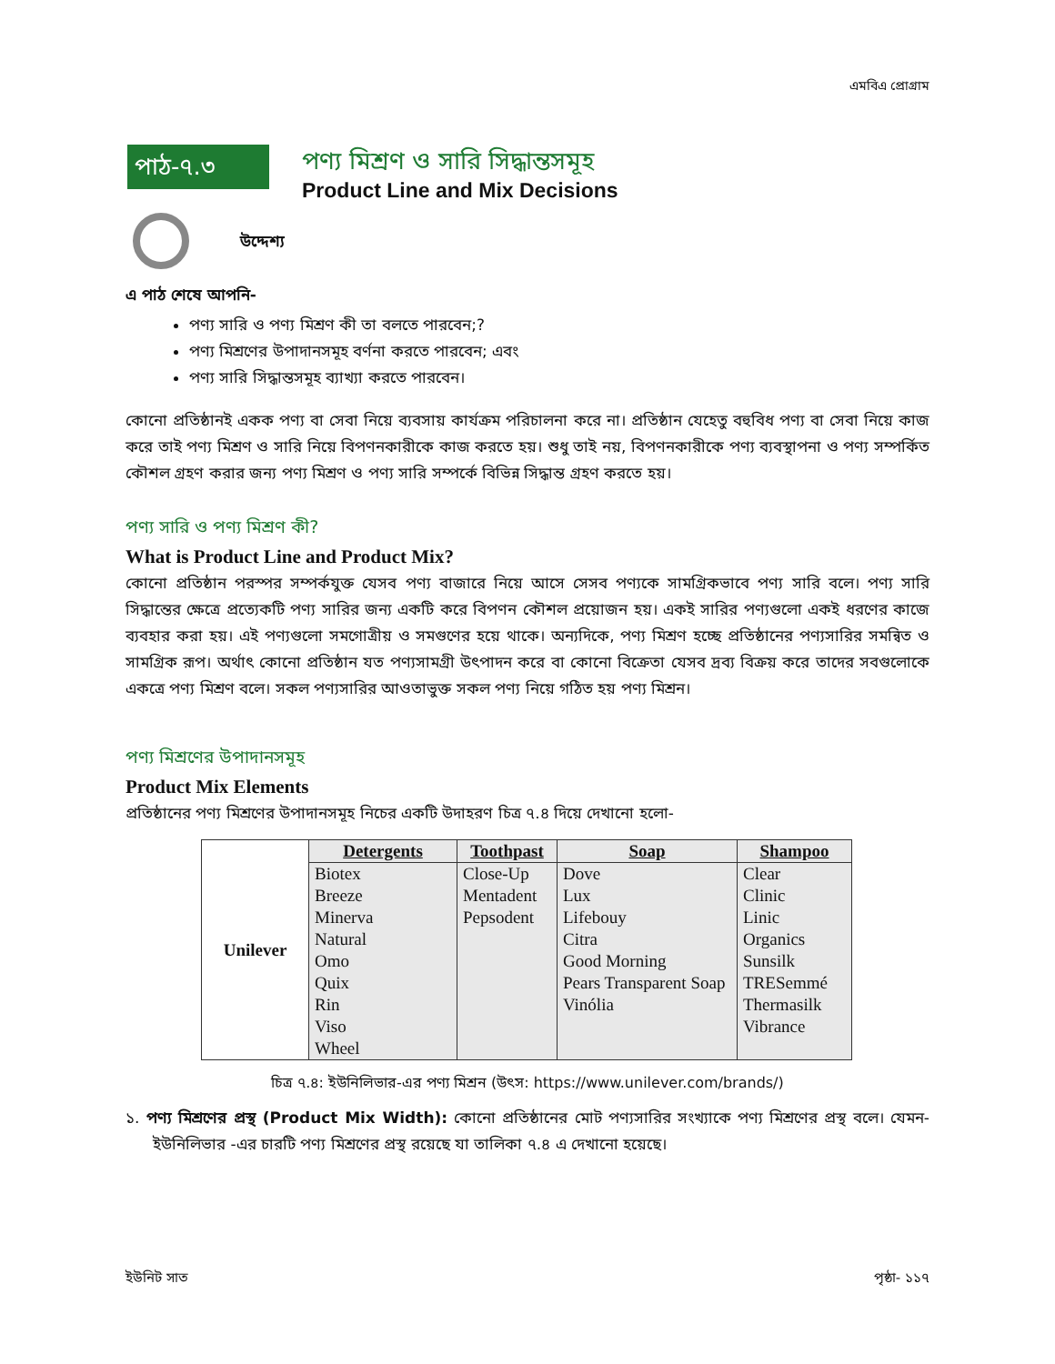এমবিএ প্রোগ্রাম
পাঠ-৭.৩
পণ্য মিশ্রণ ও সারি সিদ্ধান্তসমূহ
Product Line and Mix Decisions
উদ্দেশ্য
এ পাঠ শেষে আপনি-
পণ্য সারি ও পণ্য মিশ্রণ কী তা বলতে পারবেন;?
পণ্য মিশ্রণের উপাদানসমূহ বর্ণনা করতে পারবেন; এবং
পণ্য সারি সিদ্ধান্তসমূহ ব্যাখ্যা করতে পারবেন।
কোনো প্রতিষ্ঠানই একক পণ্য বা সেবা নিয়ে ব্যবসায় কার্যক্রম পরিচালনা করে না। প্রতিষ্ঠান যেহেতু বহুবিধ পণ্য বা সেবা নিয়ে কাজ করে তাই পণ্য মিশ্রণ ও সারি নিয়ে বিপণনকারীকে কাজ করতে হয়। শুধু তাই নয়, বিপণনকারীকে পণ্য ব্যবস্থাপনা ও পণ্য সম্পর্কিত কৌশল গ্রহণ করার জন্য পণ্য মিশ্রণ ও পণ্য সারি সম্পর্কে বিভিন্ন সিদ্ধান্ত গ্রহণ করতে হয়।
পণ্য সারি ও পণ্য মিশ্রণ কী?
What is Product Line and Product Mix?
কোনো প্রতিষ্ঠান পরস্পর সম্পর্কযুক্ত যেসব পণ্য বাজারে নিয়ে আসে সেসব পণ্যকে সামগ্রিকভাবে পণ্য সারি বলে। পণ্য সারি সিদ্ধান্তের ক্ষেত্রে প্রত্যেকটি পণ্য সারির জন্য একটি করে বিপণন কৌশল প্রয়োজন হয়। একই সারির পণ্যগুলো একই ধরণের কাজে ব্যবহার করা হয়। এই পণ্যগুলো সমগোত্রীয় ও সমগুণের হয়ে থাকে। অন্যদিকে, পণ্য মিশ্রণ হচ্ছে প্রতিষ্ঠানের পণ্যসারির সমন্বিত ও সামগ্রিক রূপ। অর্থাৎ কোনো প্রতিষ্ঠান যত পণ্যসামগ্রী উৎপাদন করে বা কোনো বিক্রেতা যেসব দ্রব্য বিক্রয় করে তাদের সবগুলোকে একত্রে পণ্য মিশ্রণ বলে। সকল পণ্যসারির আওতাভুক্ত সকল পণ্য নিয়ে গঠিত হয় পণ্য মিশ্রন।
পণ্য মিশ্রণের উপাদানসমূহ
Product Mix Elements
প্রতিষ্ঠানের পণ্য মিশ্রণের উপাদানসমূহ নিচের একটি উদাহরণ চিত্র ৭.৪ দিয়ে দেখানো হলো-
| Unilever | Detergents | Toothpast | Soap | Shampoo |
| | Biotex Breeze Minerva Natural Omo Quix Rin Viso Wheel | Close-Up Mentadent Pepsodent | Dove Lux Lifebouy Citra Good Morning Pears Transparent Soap Vinólia | Clear Clinic Linic Organics Sunsilk TRESemmé Thermasilk Vibrance |
চিত্র ৭.৪: ইউনিলিভার-এর পণ্য মিশ্রন (উৎস: https://www.unilever.com/brands/)
১. পণ্য মিশ্রণের প্রস্থ (Product Mix Width): কোনো প্রতিষ্ঠানের মোট পণ্যসারির সংখ্যাকে পণ্য মিশ্রণের প্রস্থ বলে। যেমন- ইউনিলিভার -এর চারটি পণ্য মিশ্রণের প্রস্থ রয়েছে যা তালিকা ৭.৪ এ দেখানো হয়েছে।
ইউনিট সাত পৃষ্ঠা- ১১৭